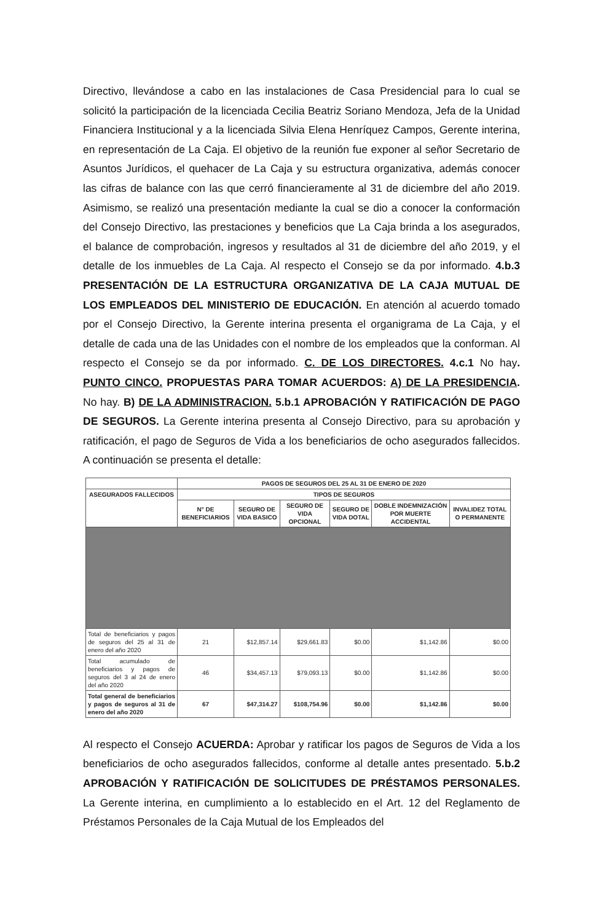Directivo, llevándose a cabo en las instalaciones de Casa Presidencial para lo cual se solicitó la participación de la licenciada Cecilia Beatriz Soriano Mendoza, Jefa de la Unidad Financiera Institucional y a la licenciada Silvia Elena Henríquez Campos, Gerente interina, en representación de La Caja. El objetivo de la reunión fue exponer al señor Secretario de Asuntos Jurídicos, el quehacer de La Caja y su estructura organizativa, además conocer las cifras de balance con las que cerró financieramente al 31 de diciembre del año 2019. Asimismo, se realizó una presentación mediante la cual se dio a conocer la conformación del Consejo Directivo, las prestaciones y beneficios que La Caja brinda a los asegurados, el balance de comprobación, ingresos y resultados al 31 de diciembre del año 2019, y el detalle de los inmuebles de La Caja. Al respecto el Consejo se da por informado. 4.b.3 PRESENTACIÓN DE LA ESTRUCTURA ORGANIZATIVA DE LA CAJA MUTUAL DE LOS EMPLEADOS DEL MINISTERIO DE EDUCACIÓN. En atención al acuerdo tomado por el Consejo Directivo, la Gerente interina presenta el organigrama de La Caja, y el detalle de cada una de las Unidades con el nombre de los empleados que la conforman. Al respecto el Consejo se da por informado. C. DE LOS DIRECTORES. 4.c.1 No hay. PUNTO CINCO. PROPUESTAS PARA TOMAR ACUERDOS: A) DE LA PRESIDENCIA. No hay. B) DE LA ADMINISTRACION. 5.b.1 APROBACIÓN Y RATIFICACIÓN DE PAGO DE SEGUROS. La Gerente interina presenta al Consejo Directivo, para su aprobación y ratificación, el pago de Seguros de Vida a los beneficiarios de ocho asegurados fallecidos. A continuación se presenta el detalle:
| | PAGOS DE SEGUROS DEL 25 AL 31 DE ENERO DE 2020 | | | | | |
| --- | --- | --- | --- | --- | --- | --- |
| ASEGURADOS FALLECIDOS | TIPOS DE SEGUROS | | | | | |
| | N° DE BENEFICIARIOS | SEGURO DE VIDA BASICO | SEGURO DE VIDA OPCIONAL | SEGURO DE VIDA DOTAL | DOBLE INDEMNIZACIÓN POR MUERTE ACCIDENTAL | INVALIDEZ TOTAL O PERMANENTE |
| Total de beneficiarios y pagos de seguros del 25 al 31 de enero del año 2020 | 21 | $12,857.14 | $29,661.83 | $0.00 | $1,142.86 | $0.00 |
| Total acumulado de beneficiarios y pagos de seguros del 3 al 24 de enero del año 2020 | 46 | $34,457.13 | $79,093.13 | $0.00 | $1,142.86 | $0.00 |
| Total general de beneficiarios y pagos de seguros al 31 de enero del año 2020 | 67 | $47,314.27 | $108,754.96 | $0.00 | $1,142.86 | $0.00 |
Al respecto el Consejo ACUERDA: Aprobar y ratificar los pagos de Seguros de Vida a los beneficiarios de ocho asegurados fallecidos, conforme al detalle antes presentado. 5.b.2 APROBACIÓN Y RATIFICACIÓN DE SOLICITUDES DE PRÉSTAMOS PERSONALES. La Gerente interina, en cumplimiento a lo establecido en el Art. 12 del Reglamento de Préstamos Personales de la Caja Mutual de los Empleados del